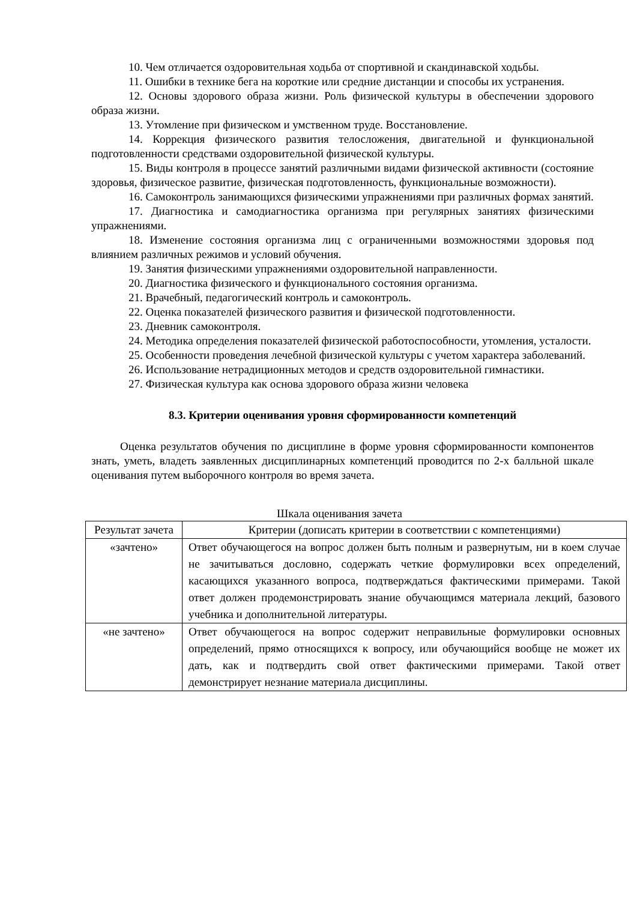10. Чем отличается оздоровительная ходьба от спортивной и скандинавской ходьбы.
11. Ошибки в технике бега на короткие или средние дистанции и способы их устранения.
12. Основы здорового образа жизни. Роль физической культуры в обеспечении здорового образа жизни.
13. Утомление при физическом и умственном труде. Восстановление.
14. Коррекция физического развития телосложения, двигательной и функциональной подготовленности средствами оздоровительной физической культуры.
15. Виды контроля в процессе занятий различными видами физической активности (состояние здоровья, физическое развитие, физическая подготовленность, функциональные возможности).
16. Самоконтроль занимающихся физическими упражнениями при различных формах занятий.
17. Диагностика и самодиагностика организма при регулярных занятиях физическими упражнениями.
18. Изменение состояния организма лиц с ограниченными возможностями здоровья под влиянием различных режимов и условий обучения.
19. Занятия физическими упражнениями оздоровительной направленности.
20. Диагностика физического и функционального состояния организма.
21. Врачебный, педагогический контроль и самоконтроль.
22. Оценка показателей физического развития и физической подготовленности.
23. Дневник самоконтроля.
24. Методика определения показателей физической работоспособности, утомления, усталости.
25. Особенности проведения лечебной физической культуры с учетом характера заболеваний.
26. Использование нетрадиционных методов и средств оздоровительной гимнастики.
27. Физическая культура как основа здорового образа жизни человека
8.3. Критерии оценивания уровня сформированности компетенций
Оценка результатов обучения по дисциплине в форме уровня сформированности компонентов знать, уметь, владеть заявленных дисциплинарных компетенций проводится по 2-х балльной шкале оценивания путем выборочного контроля во время зачета.
Шкала оценивания зачета
| Результат зачета | Критерии (дописать критерии в соответствии с компетенциями) |
| --- | --- |
| «зачтено» | Ответ обучающегося на вопрос должен быть полным и развернутым, ни в коем случае не зачитываться дословно, содержать четкие формулировки всех определений, касающихся указанного вопроса, подтверждаться фактическими примерами. Такой ответ должен продемонстрировать знание обучающимся материала лекций, базового учебника и дополнительной литературы. |
| «не зачтено» | Ответ обучающегося на вопрос содержит неправильные формулировки основных определений, прямо относящихся к вопросу, или обучающийся вообще не может их дать, как и подтвердить свой ответ фактическими примерами. Такой ответ демонстрирует незнание материала дисциплины. |